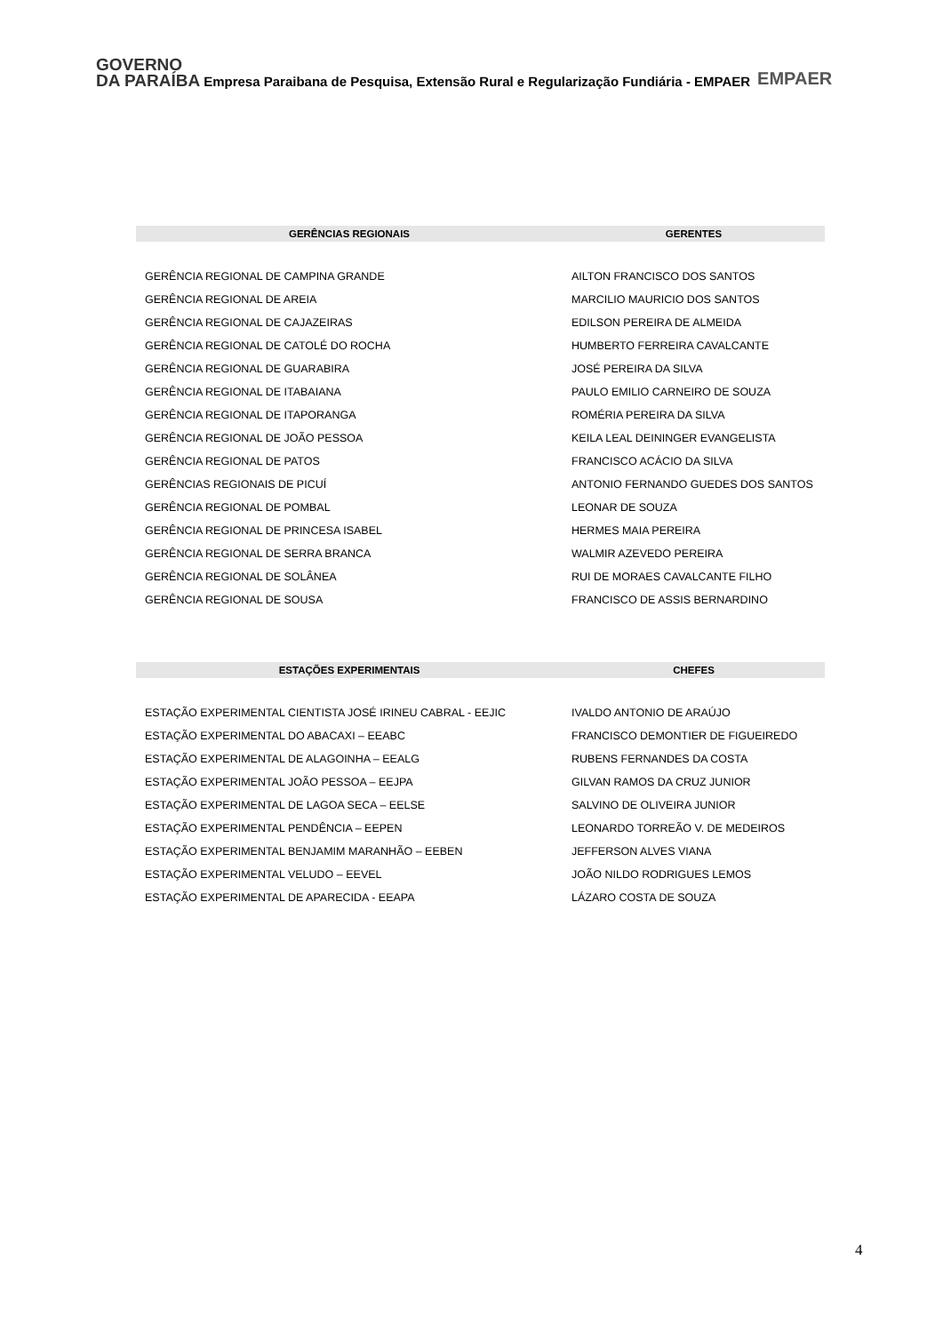GOVERNO
DA PARAÍBA
Empresa Paraibana de Pesquisa, Extensão Rural e Regularização Fundiária - EMPAER
EMPAER
| GERÊNCIAS REGIONAIS | GERENTES |
| --- | --- |
| GERÊNCIA REGIONAL DE CAMPINA GRANDE | AILTON FRANCISCO DOS SANTOS |
| GERÊNCIA REGIONAL DE AREIA | MARCILIO MAURICIO DOS SANTOS |
| GERÊNCIA REGIONAL DE CAJAZEIRAS | EDILSON PEREIRA DE ALMEIDA |
| GERÊNCIA REGIONAL DE CATOLÉ DO ROCHA | HUMBERTO FERREIRA CAVALCANTE |
| GERÊNCIA REGIONAL DE GUARABIRA | JOSÉ PEREIRA DA SILVA |
| GERÊNCIA REGIONAL DE ITABAIANA | PAULO EMILIO CARNEIRO DE SOUZA |
| GERÊNCIA REGIONAL DE ITAPORANGA | ROMÉRIA PEREIRA DA SILVA |
| GERÊNCIA REGIONAL DE JOÃO PESSOA | KEILA LEAL DEININGER EVANGELISTA |
| GERÊNCIA REGIONAL DE PATOS | FRANCISCO ACÁCIO DA SILVA |
| GERÊNCIAS REGIONAIS DE PICUÍ | ANTONIO FERNANDO GUEDES DOS SANTOS |
| GERÊNCIA REGIONAL DE POMBAL | LEONAR DE SOUZA |
| GERÊNCIA REGIONAL DE PRINCESA ISABEL | HERMES MAIA PEREIRA |
| GERÊNCIA REGIONAL DE SERRA BRANCA | WALMIR AZEVEDO PEREIRA |
| GERÊNCIA REGIONAL DE SOLÂNEA | RUI DE MORAES CAVALCANTE FILHO |
| GERÊNCIA REGIONAL DE SOUSA | FRANCISCO DE ASSIS BERNARDINO |
| ESTAÇÕES EXPERIMENTAIS | CHEFES |
| --- | --- |
| ESTAÇÃO EXPERIMENTAL CIENTISTA JOSÉ IRINEU CABRAL - EEJIC | IVALDO ANTONIO DE ARAÚJO |
| ESTAÇÃO EXPERIMENTAL DO ABACAXI – EEABC | FRANCISCO DEMONTIER DE FIGUEIREDO |
| ESTAÇÃO EXPERIMENTAL DE ALAGOINHA – EEALG | RUBENS FERNANDES DA COSTA |
| ESTAÇÃO EXPERIMENTAL JOÃO PESSOA – EEJPA | GILVAN RAMOS DA CRUZ JUNIOR |
| ESTAÇÃO EXPERIMENTAL DE LAGOA SECA – EELSE | SALVINO DE OLIVEIRA JUNIOR |
| ESTAÇÃO EXPERIMENTAL PENDÊNCIA – EEPEN | LEONARDO TORREÃO V. DE MEDEIROS |
| ESTAÇÃO EXPERIMENTAL BENJAMIM MARANHÃO – EEBEN | JEFFERSON ALVES VIANA |
| ESTAÇÃO EXPERIMENTAL VELUDO – EEVEL | JOÃO NILDO RODRIGUES LEMOS |
| ESTAÇÃO EXPERIMENTAL DE APARECIDA - EEAPA | LÁZARO COSTA DE SOUZA |
4